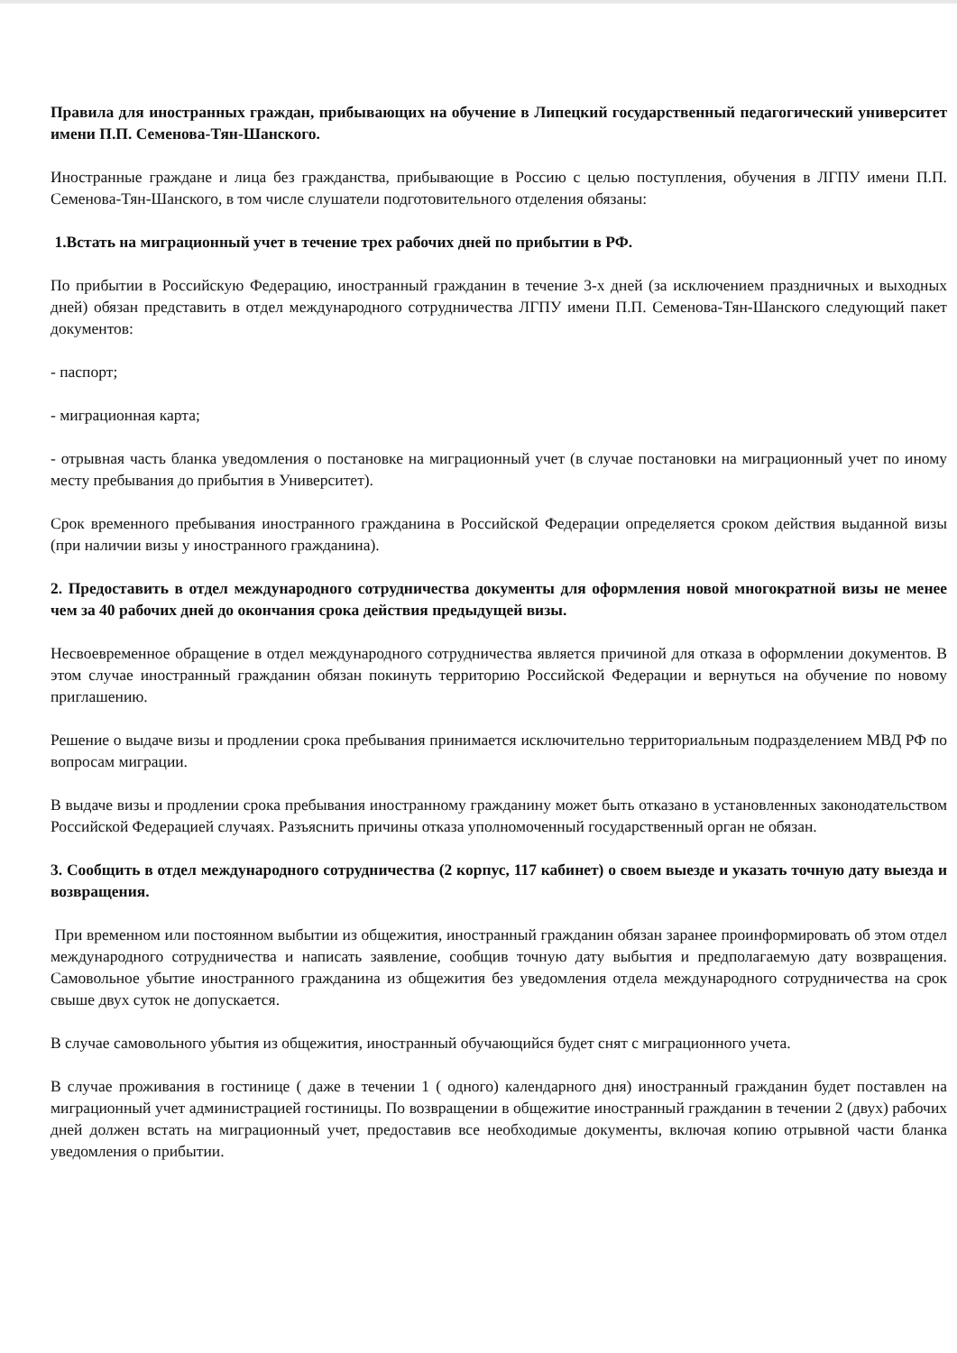Правила для иностранных граждан, прибывающих на обучение в Липецкий государственный педагогический университет имени П.П. Семенова-Тян-Шанского.
Иностранные граждане и лица без гражданства, прибывающие в Россию с целью поступления, обучения в ЛГПУ имени П.П. Семенова-Тян-Шанского, в том числе слушатели подготовительного отделения обязаны:
1.Встать на миграционный учет в течение трех рабочих дней по прибытии в РФ.
По прибытии в Российскую Федерацию, иностранный гражданин в течение 3-х дней (за исключением праздничных и выходных дней) обязан представить в отдел международного сотрудничества ЛГПУ имени П.П. Семенова-Тян-Шанского следующий пакет документов:
- паспорт;
- миграционная карта;
- отрывная часть бланка уведомления о постановке на миграционный учет (в случае постановки на миграционный учет по иному месту пребывания до прибытия в Университет).
Срок временного пребывания иностранного гражданина в Российской Федерации определяется сроком действия выданной визы (при наличии визы у иностранного гражданина).
2. Предоставить в отдел международного сотрудничества документы для оформления новой многократной визы не менее чем за 40 рабочих дней до окончания срока действия предыдущей визы.
Несвоевременное обращение в отдел международного сотрудничества является причиной для отказа в оформлении документов. В этом случае иностранный гражданин обязан покинуть территорию Российской Федерации и вернуться на обучение по новому приглашению.
Решение о выдаче визы и продлении срока пребывания принимается исключительно территориальным подразделением МВД РФ по вопросам миграции.
В выдаче визы и продлении срока пребывания иностранному гражданину может быть отказано в установленных законодательством Российской Федерацией случаях. Разъяснить причины отказа уполномоченный государственный орган не обязан.
3. Сообщить в отдел международного сотрудничества (2 корпус, 117 кабинет) о своем выезде и указать точную дату выезда и возвращения.
При временном или постоянном выбытии из общежития, иностранный гражданин обязан заранее проинформировать об этом отдел международного сотрудничества и написать заявление, сообщив точную дату выбытия и предполагаемую дату возвращения. Самовольное убытие иностранного гражданина из общежития без уведомления отдела международного сотрудничества на срок свыше двух суток не допускается.
В случае самовольного убытия из общежития, иностранный обучающийся будет снят с миграционного учета.
В случае проживания в гостинице ( даже в течении 1 ( одного) календарного дня) иностранный гражданин будет поставлен на миграционный учет администрацией гостиницы. По возвращении в общежитие иностранный гражданин в течении 2 (двух) рабочих дней должен встать на миграционный учет, предоставив все необходимые документы, включая копию отрывной части бланка уведомления о прибытии.